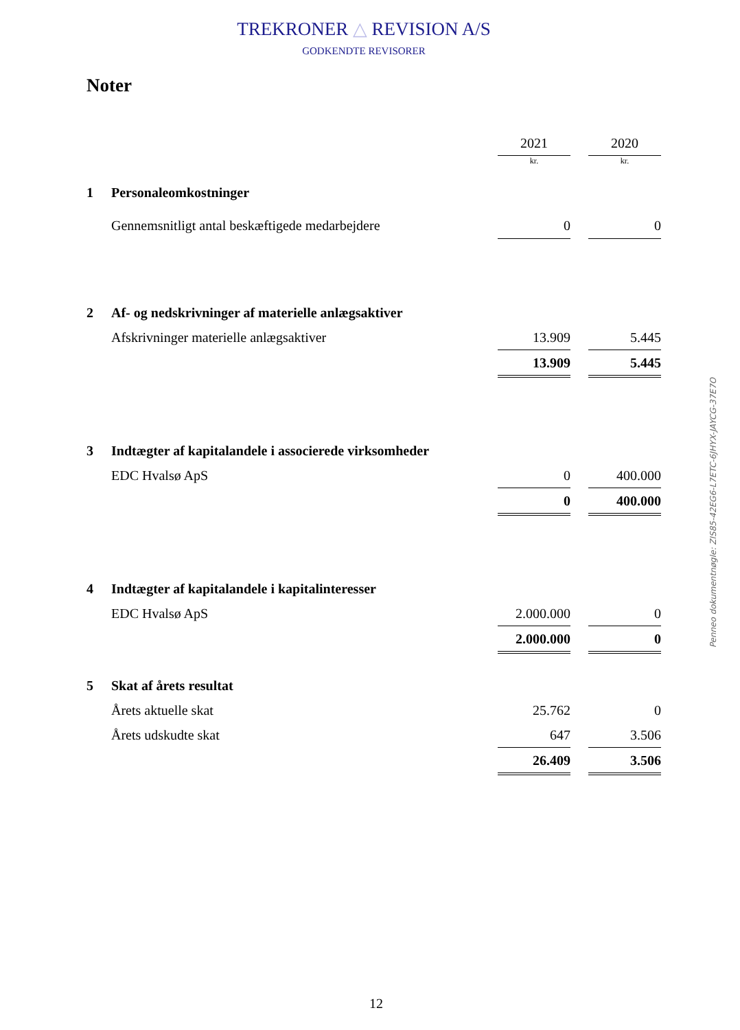TREKRONER △ REVISION A/S
GODKENDTE REVISORER
Noter
| | | 2021 | | 2020 |
| | | kr. | | kr. |
| 1 | Personaleomkostninger | | | |
| | Gennemsnitligt antal beskæftigede medarbejdere | 0 | | 0 |
| 2 | Af- og nedskrivninger af materielle anlægsaktiver | | | |
| | Afskrivninger materielle anlægsaktiver | 13.909 | | 5.445 |
| | | 13.909 | | 5.445 |
| 3 | Indtægter af kapitalandele i associerede virksomheder | | | |
| | EDC Hvalsø ApS | 0 | | 400.000 |
| | | 0 | | 400.000 |
| 4 | Indtægter af kapitalandele i kapitalinteresser | | | |
| | EDC Hvalsø ApS | 2.000.000 | | 0 |
| | | 2.000.000 | | 0 |
| 5 | Skat af årets resultat | | | |
| | Årets aktuelle skat | 25.762 | | 0 |
| | Årets udskudte skat | 647 | | 3.506 |
| | | 26.409 | | 3.506 |
Penneo dokumentnøgle: ZIS85-42EG6-L7ETC-6JHYX-JAYCG-37E7O
12